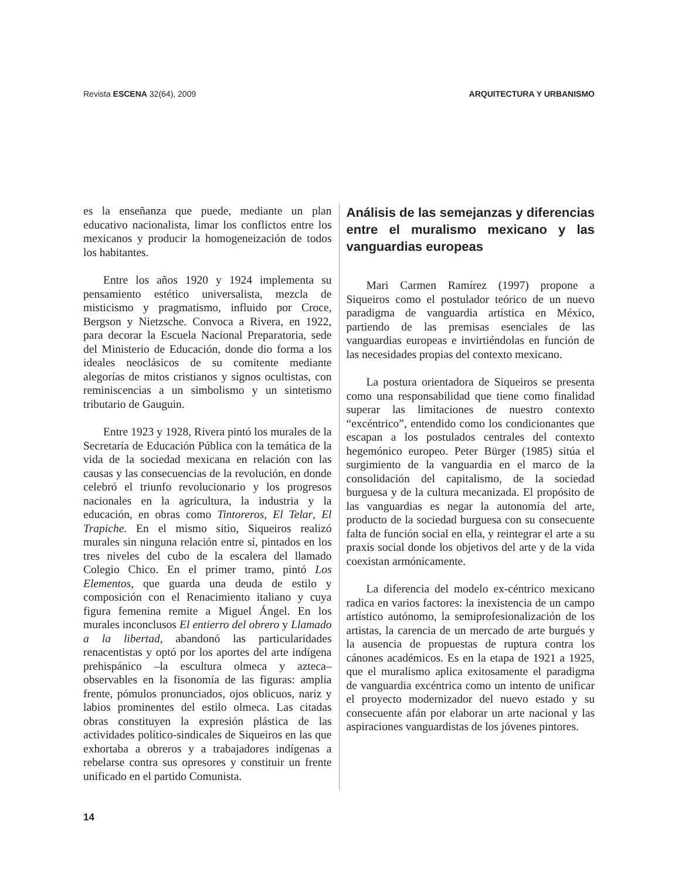Revista ESCENA 32(64), 2009 ARQUITECTURA Y URBANISMO
es la enseñanza que puede, mediante un plan educativo nacionalista, limar los conflictos entre los mexicanos y producir la homogeneización de todos los habitantes.
Entre los años 1920 y 1924 implementa su pensamiento estético universalista, mezcla de misticismo y pragmatismo, influido por Croce, Bergson y Nietzsche. Convoca a Rivera, en 1922, para decorar la Escuela Nacional Preparatoria, sede del Ministerio de Educación, donde dio forma a los ideales neoclásicos de su comitente mediante alegorías de mitos cristianos y signos ocultistas, con reminiscencias a un simbolismo y un sintetismo tributario de Gauguin.
Entre 1923 y 1928, Rivera pintó los murales de la Secretaría de Educación Pública con la temática de la vida de la sociedad mexicana en relación con las causas y las consecuencias de la revolución, en donde celebró el triunfo revolucionario y los progresos nacionales en la agricultura, la industria y la educación, en obras como Tintoreros, El Telar, El Trapiche. En el mismo sitio, Siqueiros realizó murales sin ninguna relación entre sí, pintados en los tres niveles del cubo de la escalera del llamado Colegio Chico. En el primer tramo, pintó Los Elementos, que guarda una deuda de estilo y composición con el Renacimiento italiano y cuya figura femenina remite a Miguel Ángel. En los murales inconclusos El entierro del obrero y Llamado a la libertad, abandonó las particularidades renacentistas y optó por los aportes del arte indígena prehispánico –la escultura olmeca y azteca– observables en la fisonomía de las figuras: amplia frente, pómulos pronunciados, ojos oblicuos, nariz y labios prominentes del estilo olmeca. Las citadas obras constituyen la expresión plástica de las actividades político-sindicales de Siqueiros en las que exhortaba a obreros y a trabajadores indígenas a rebelarse contra sus opresores y constituir un frente unificado en el partido Comunista.
Análisis de las semejanzas y diferencias entre el muralismo mexicano y las vanguardias europeas
Mari Carmen Ramírez (1997) propone a Siqueiros como el postulador teórico de un nuevo paradigma de vanguardia artística en México, partiendo de las premisas esenciales de las vanguardias europeas e invirtiéndolas en función de las necesidades propias del contexto mexicano.
La postura orientadora de Siqueiros se presenta como una responsabilidad que tiene como finalidad superar las limitaciones de nuestro contexto “excéntrico”, entendido como los condicionantes que escapan a los postulados centrales del contexto hegemónico europeo. Peter Bürger (1985) sitúa el surgimiento de la vanguardia en el marco de la consolidación del capitalismo, de la sociedad burguesa y de la cultura mecanizada. El propósito de las vanguardias es negar la autonomía del arte, producto de la sociedad burguesa con su consecuente falta de función social en ella, y reintegrar el arte a su praxis social donde los objetivos del arte y de la vida coexistan armónicamente.
La diferencia del modelo ex-céntrico mexicano radica en varios factores: la inexistencia de un campo artístico autónomo, la semiprofesionalización de los artistas, la carencia de un mercado de arte burgués y la ausencia de propuestas de ruptura contra los cánones académicos. Es en la etapa de 1921 a 1925, que el muralismo aplica exitosamente el paradigma de vanguardia excéntrica como un intento de unificar el proyecto modernizador del nuevo estado y su consecuente afán por elaborar un arte nacional y las aspiraciones vanguardistas de los jóvenes pintores.
14